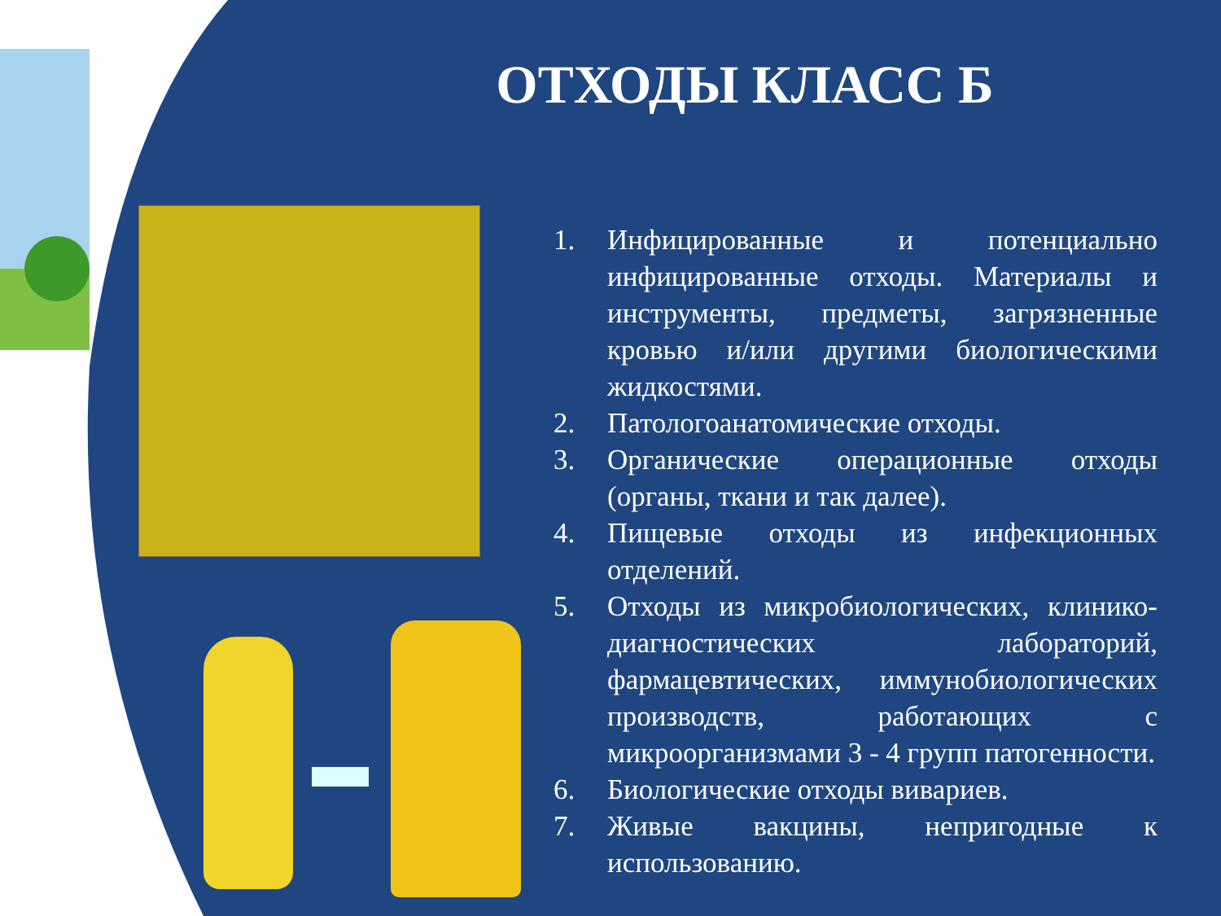ОТХОДЫ КЛАСС Б
1. Инфицированные и потенциально инфицированные отходы. Материалы и инструменты, предметы, загрязненные кровью и/или другими биологическими жидкостями.
2. Патологоанатомические отходы.
3. Органические операционные отходы (органы, ткани и так далее).
4. Пищевые отходы из инфекционных отделений.
5. Отходы из микробиологических, клинико-диагностических лабораторий, фармацевтических, иммунобиологических производств, работающих с микроорганизмами 3 - 4 групп патогенности.
6. Биологические отходы вивариев.
7. Живые вакцины, непригодные к использованию.